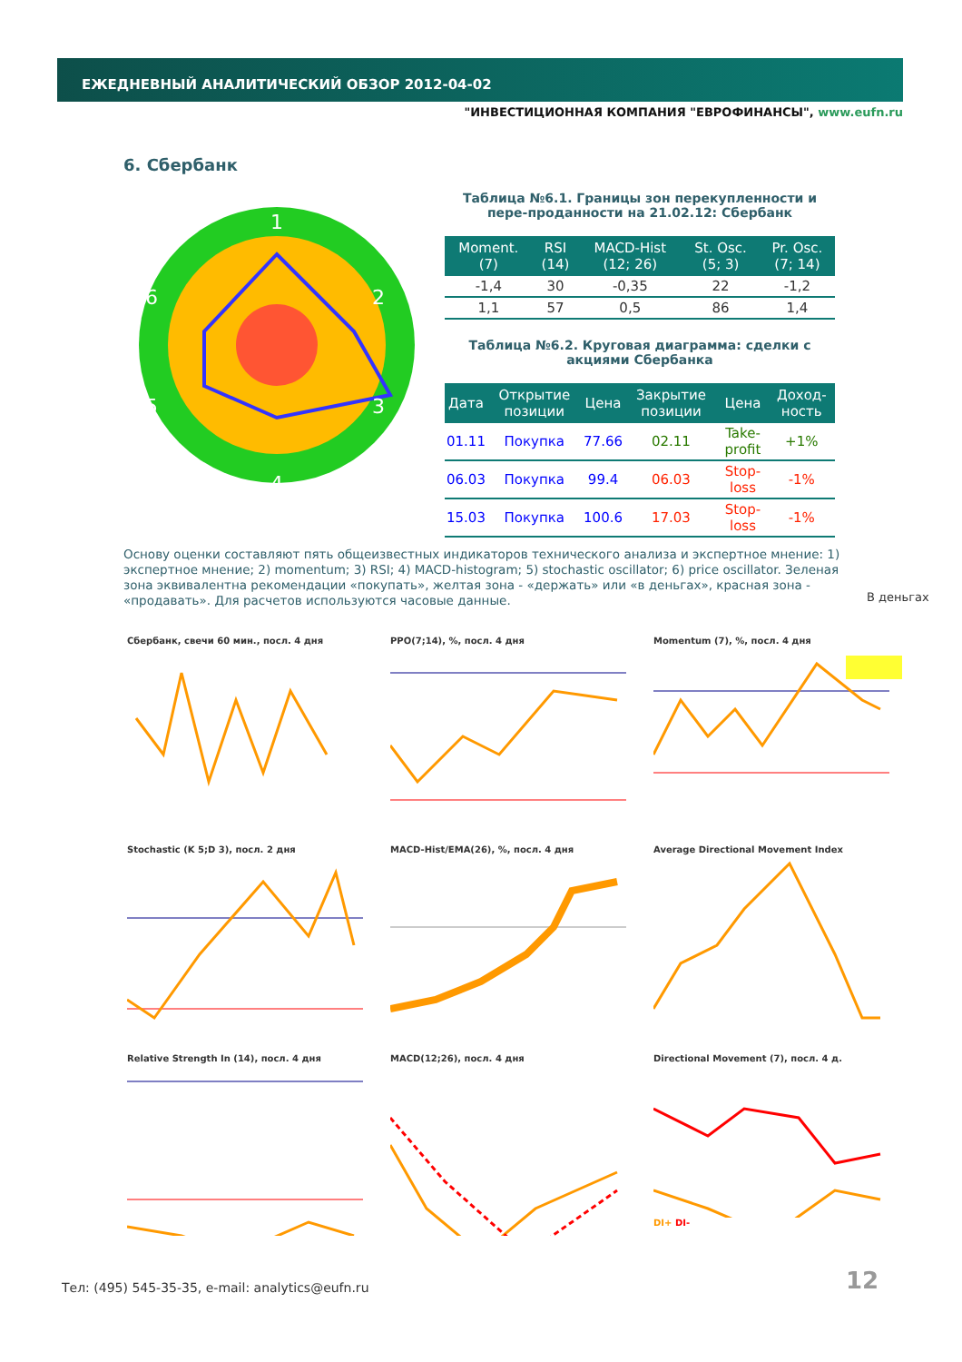ЕЖЕДНЕВНЫЙ АНАЛИТИЧЕСКИЙ ОБЗОР 2012-04-02
"ИНВЕСТИЦИОННАЯ КОМПАНИЯ "ЕВРОФИНАНСЫ", www.eufn.ru
6. Сбербанк
1
2
3
4
5
6
Таблица №6.1. Границы зон перекупленности и пере-проданности на 21.02.12: Сбербанк
| Moment. (7) | RSI (14) | MACD-Hist (12; 26) | St. Osc. (5; 3) | Pr. Osc. (7; 14) |
| --- | --- | --- | --- | --- |
| -1,4 | 30 | -0,35 | 22 | -1,2 |
| 1,1 | 57 | 0,5 | 86 | 1,4 |
Таблица №6.2. Круговая диаграмма: сделки с акциями Сбербанка
| Дата | Открытие позиции | Цена | Закрытие позиции | Цена | Доход-ность |
| --- | --- | --- | --- | --- | --- |
| 01.11 | Покупка | 77.66 | 02.11 | Take-profit | +1% |
| 06.03 | Покупка | 99.4 | 06.03 | Stop-loss | -1% |
| 15.03 | Покупка | 100.6 | 17.03 | Stop-loss | -1% |
Основу оценки составляют пять общеизвестных индикаторов технического анализа и экспертное мнение: 1) экспертное мнение; 2) momentum; 3) RSI; 4) MACD-histogram; 5) stochastic oscillator; 6) price oscillator. Зеленая зона эквивалентна рекомендации «покупать», желтая зона - «держать» или «в деньгах», красная зона - «продавать». Для расчетов используются часовые данные.
В деньгах
Сбербанк, свечи 60 мин., посл. 4 дня
PPO(7;14), %, посл. 4 дня
Momentum (7), %, посл. 4 дня
Stochastic (K 5;D 3), посл. 2 дня
MACD-Hist/EMA(26), %, посл. 4 дня
Average Directional Movement Index
Relative Strength In (14), посл. 4 дня
MACD(12;26), посл. 4 дня
Directional Movement (7), посл. 4 д.DI+ DI-
Тел: (495) 545-35-35, e-mail: analytics@eufn.ru
12